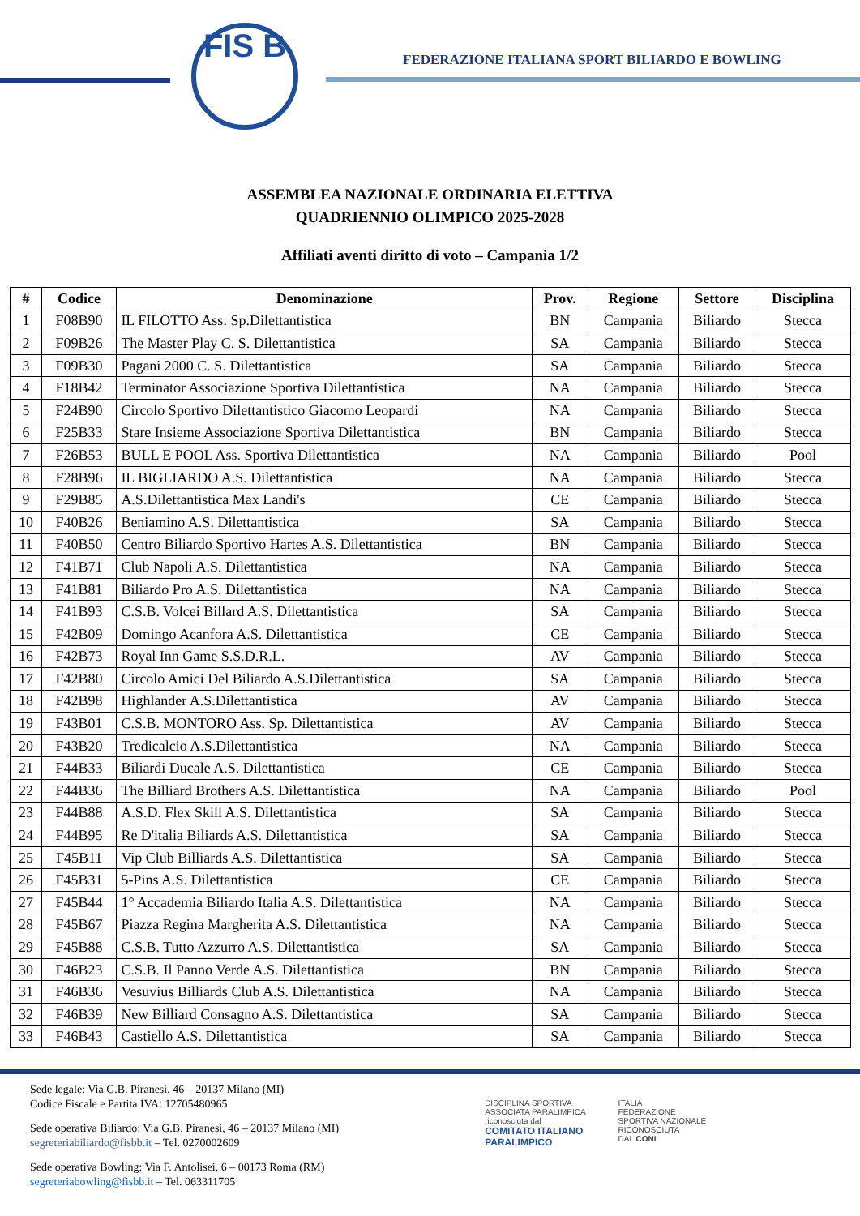FIS B
FEDERAZIONE ITALIANA SPORT BILIARDO E BOWLING
ASSEMBLEA NAZIONALE ORDINARIA ELETTIVA
QUADRIENNIO OLIMPICO 2025-2028
Affiliati aventi diritto di voto – Campania 1/2
| # | Codice | Denominazione | Prov. | Regione | Settore | Disciplina |
| --- | --- | --- | --- | --- | --- | --- |
| 1 | F08B90 | IL FILOTTO Ass. Sp.Dilettantistica | BN | Campania | Biliardo | Stecca |
| 2 | F09B26 | The Master Play C. S. Dilettantistica | SA | Campania | Biliardo | Stecca |
| 3 | F09B30 | Pagani 2000 C. S. Dilettantistica | SA | Campania | Biliardo | Stecca |
| 4 | F18B42 | Terminator Associazione Sportiva Dilettantistica | NA | Campania | Biliardo | Stecca |
| 5 | F24B90 | Circolo Sportivo Dilettantistico Giacomo Leopardi | NA | Campania | Biliardo | Stecca |
| 6 | F25B33 | Stare Insieme Associazione Sportiva Dilettantistica | BN | Campania | Biliardo | Stecca |
| 7 | F26B53 | BULL E POOL Ass. Sportiva Dilettantistica | NA | Campania | Biliardo | Pool |
| 8 | F28B96 | IL BIGLIARDO A.S. Dilettantistica | NA | Campania | Biliardo | Stecca |
| 9 | F29B85 | A.S.Dilettantistica Max Landi's | CE | Campania | Biliardo | Stecca |
| 10 | F40B26 | Beniamino A.S. Dilettantistica | SA | Campania | Biliardo | Stecca |
| 11 | F40B50 | Centro Biliardo Sportivo Hartes A.S. Dilettantistica | BN | Campania | Biliardo | Stecca |
| 12 | F41B71 | Club Napoli A.S. Dilettantistica | NA | Campania | Biliardo | Stecca |
| 13 | F41B81 | Biliardo Pro A.S. Dilettantistica | NA | Campania | Biliardo | Stecca |
| 14 | F41B93 | C.S.B. Volcei Billard A.S. Dilettantistica | SA | Campania | Biliardo | Stecca |
| 15 | F42B09 | Domingo Acanfora A.S. Dilettantistica | CE | Campania | Biliardo | Stecca |
| 16 | F42B73 | Royal Inn Game S.S.D.R.L. | AV | Campania | Biliardo | Stecca |
| 17 | F42B80 | Circolo Amici Del Biliardo A.S.Dilettantistica | SA | Campania | Biliardo | Stecca |
| 18 | F42B98 | Highlander A.S.Dilettantistica | AV | Campania | Biliardo | Stecca |
| 19 | F43B01 | C.S.B. MONTORO Ass. Sp. Dilettantistica | AV | Campania | Biliardo | Stecca |
| 20 | F43B20 | Tredicalcio A.S.Dilettantistica | NA | Campania | Biliardo | Stecca |
| 21 | F44B33 | Biliardi Ducale A.S. Dilettantistica | CE | Campania | Biliardo | Stecca |
| 22 | F44B36 | The Billiard Brothers A.S. Dilettantistica | NA | Campania | Biliardo | Pool |
| 23 | F44B88 | A.S.D. Flex Skill A.S. Dilettantistica | SA | Campania | Biliardo | Stecca |
| 24 | F44B95 | Re D'italia Biliards A.S. Dilettantistica | SA | Campania | Biliardo | Stecca |
| 25 | F45B11 | Vip Club Billiards A.S. Dilettantistica | SA | Campania | Biliardo | Stecca |
| 26 | F45B31 | 5-Pins A.S. Dilettantistica | CE | Campania | Biliardo | Stecca |
| 27 | F45B44 | 1° Accademia Biliardo Italia A.S. Dilettantistica | NA | Campania | Biliardo | Stecca |
| 28 | F45B67 | Piazza Regina Margherita A.S. Dilettantistica | NA | Campania | Biliardo | Stecca |
| 29 | F45B88 | C.S.B. Tutto Azzurro A.S. Dilettantistica | SA | Campania | Biliardo | Stecca |
| 30 | F46B23 | C.S.B. Il Panno Verde A.S. Dilettantistica | BN | Campania | Biliardo | Stecca |
| 31 | F46B36 | Vesuvius Billiards Club A.S. Dilettantistica | NA | Campania | Biliardo | Stecca |
| 32 | F46B39 | New Billiard Consagno A.S. Dilettantistica | SA | Campania | Biliardo | Stecca |
| 33 | F46B43 | Castiello A.S. Dilettantistica | SA | Campania | Biliardo | Stecca |
Sede legale: Via G.B. Piranesi, 46 – 20137 Milano (MI)
Codice Fiscale e Partita IVA: 12705480965
Sede operativa Biliardo: Via G.B. Piranesi, 46 – 20137 Milano (MI)
segreteriabiliardo@fisbb.it – Tel. 0270002609
Sede operativa Bowling: Via F. Antolisei, 6 – 00173 Roma (RM)
segreteriabowling@fisbb.it – Tel. 063311705
DISCIPLINA SPORTIVA
ASSOCIATA PARALIMPICA
riconosciuta dal
COMITATO ITALIANO
PARALIMPICO
ITALIA
FEDERAZIONE
SPORTIVA NAZIONALE
RICONOSCIUTA
DAL CONI